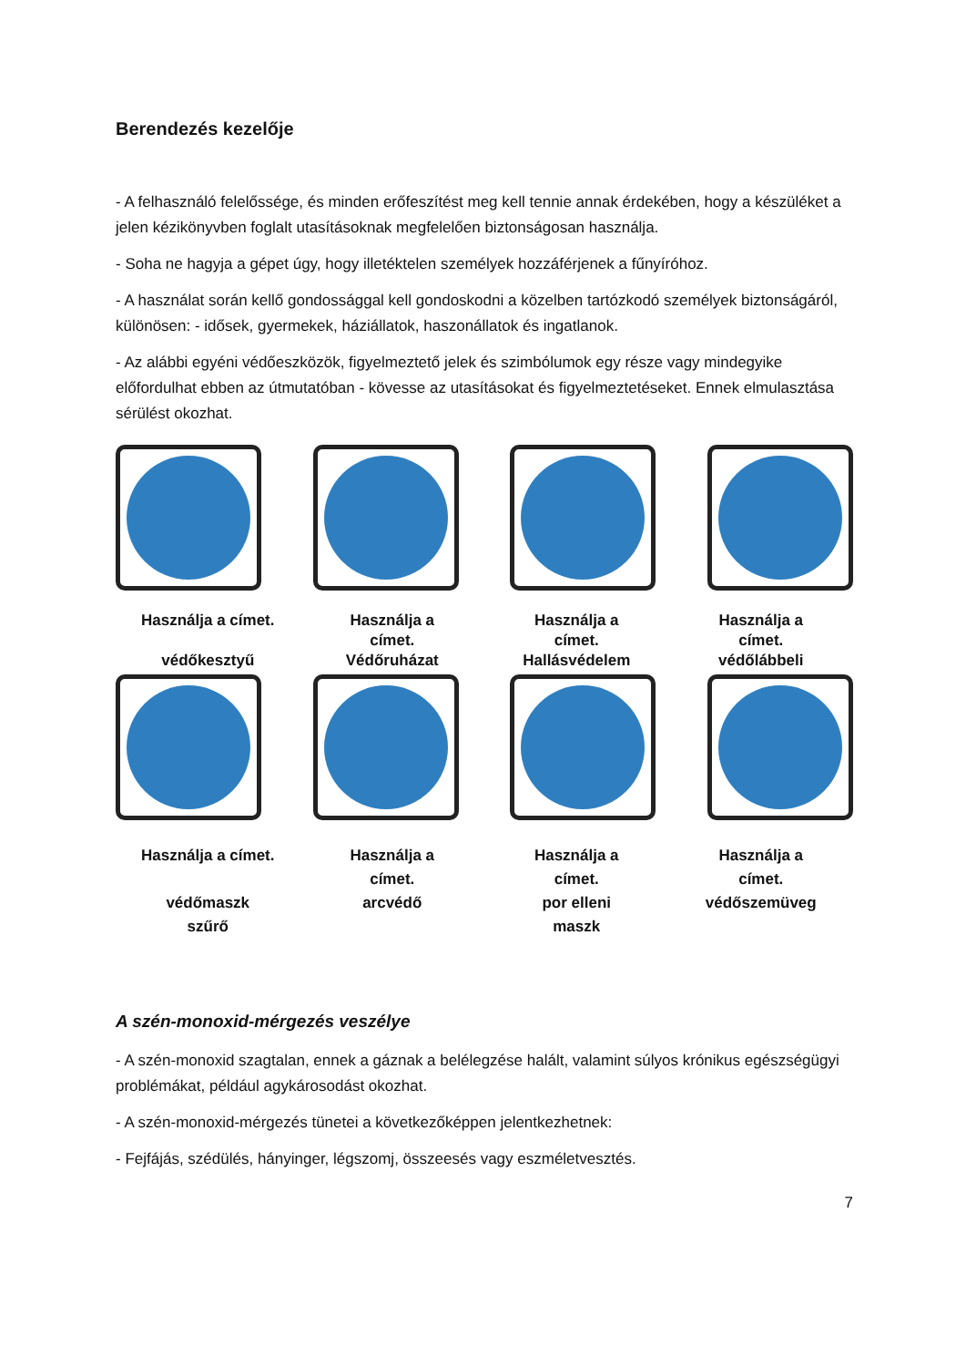Berendezés kezelője
- A felhasználó felelőssége, és minden erőfeszítést meg kell tennie annak érdekében, hogy a készüléket a jelen kézikönyvben foglalt utasításoknak megfelelően biztonságosan használja.
- Soha ne hagyja a gépet úgy, hogy illetéktelen személyek hozzáférjenek a fűnyíróhoz.
- A használat során kellő gondossággal kell gondoskodni a közelben tartózkodó személyek biztonságáról, különösen: - idősek, gyermekek, háziállatok, haszonállatok és ingatlanok.
- Az alábbi egyéni védőeszközök, figyelmeztető jelek és szimbólumok egy része vagy mindegyike előfordulhat ebben az útmutatóban - kövesse az utasításokat és figyelmeztetéseket. Ennek elmulasztása sérülést okozhat.
Használja a címet.
védőkesztyű
Használja a
címet.
Védőruházat
Használja a
címet.
Hallásvédelem
Használja a
címet.
védőlábbeli
Használja a címet.
védőmaszk
szűrő
Használja a
címet.
arcvédő
Használja a
címet.
por elleni
maszk
Használja a
címet.
védőszemüveg
A szén-monoxid-mérgezés veszélye
- A szén-monoxid szagtalan, ennek a gáznak a belélegzése halált, valamint súlyos krónikus egészségügyi problémákat, például agykárosodást okozhat.
- A szén-monoxid-mérgezés tünetei a következőképpen jelentkezhetnek:
- Fejfájás, szédülés, hányinger, légszomj, összeesés vagy eszméletvesztés.
7